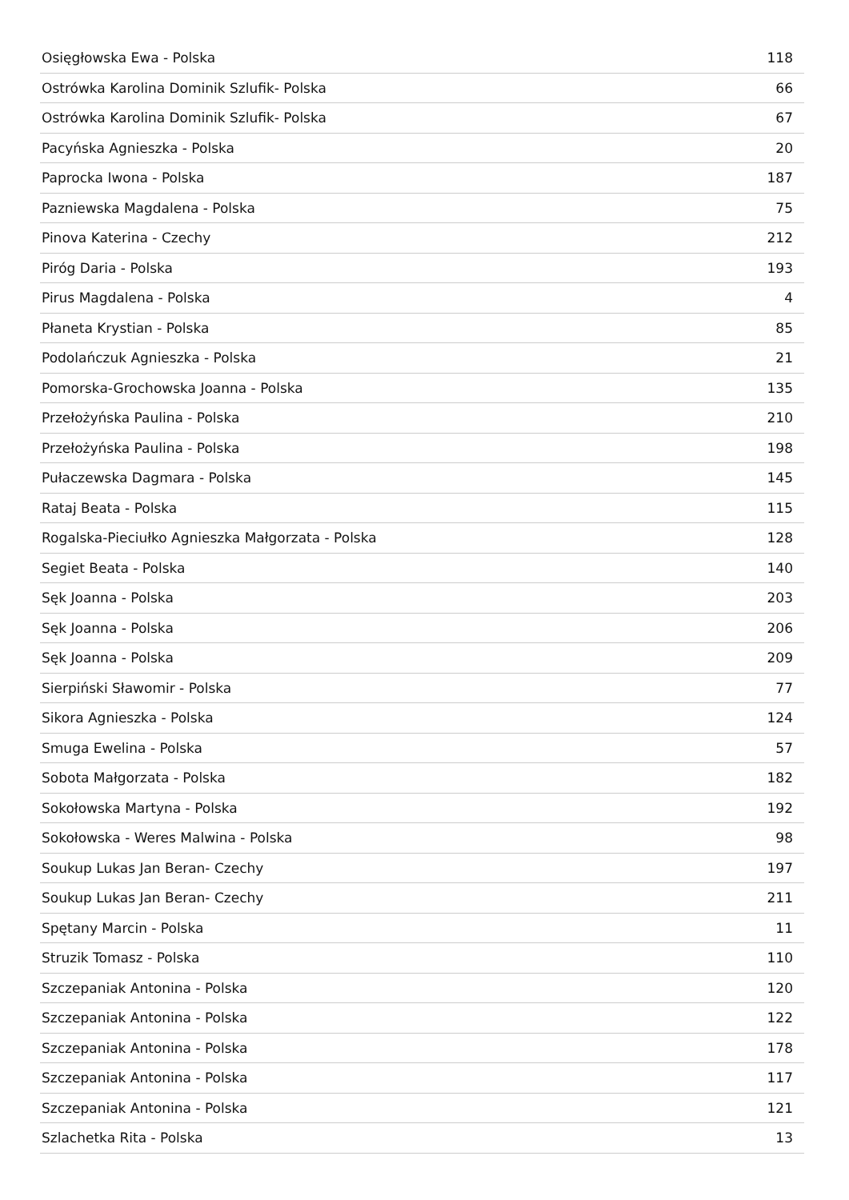| Osięgłowska Ewa - Polska | 118 |
| Ostrówka Karolina Dominik Szlufik- Polska | 66 |
| Ostrówka Karolina Dominik Szlufik- Polska | 67 |
| Pacyńska Agnieszka - Polska | 20 |
| Paprocka Iwona - Polska | 187 |
| Pazniewska Magdalena - Polska | 75 |
| Pinova Katerina - Czechy | 212 |
| Piróg Daria - Polska | 193 |
| Pirus Magdalena - Polska | 4 |
| Płaneta Krystian - Polska | 85 |
| Podolańczuk Agnieszka - Polska | 21 |
| Pomorska-Grochowska Joanna - Polska | 135 |
| Przełożyńska Paulina - Polska | 210 |
| Przełożyńska Paulina - Polska | 198 |
| Pułaczewska Dagmara - Polska | 145 |
| Rataj Beata - Polska | 115 |
| Rogalska-Pieciułko Agnieszka Małgorzata - Polska | 128 |
| Segiet Beata - Polska | 140 |
| Sęk Joanna - Polska | 203 |
| Sęk Joanna - Polska | 206 |
| Sęk Joanna - Polska | 209 |
| Sierpiński Sławomir - Polska | 77 |
| Sikora Agnieszka - Polska | 124 |
| Smuga Ewelina - Polska | 57 |
| Sobota Małgorzata - Polska | 182 |
| Sokołowska Martyna - Polska | 192 |
| Sokołowska - Weres Malwina - Polska | 98 |
| Soukup Lukas Jan Beran- Czechy | 197 |
| Soukup Lukas Jan Beran- Czechy | 211 |
| Spętany Marcin - Polska | 11 |
| Struzik Tomasz - Polska | 110 |
| Szczepaniak Antonina - Polska | 120 |
| Szczepaniak Antonina - Polska | 122 |
| Szczepaniak Antonina - Polska | 178 |
| Szczepaniak Antonina - Polska | 117 |
| Szczepaniak Antonina - Polska | 121 |
| Szlachetka Rita - Polska | 13 |